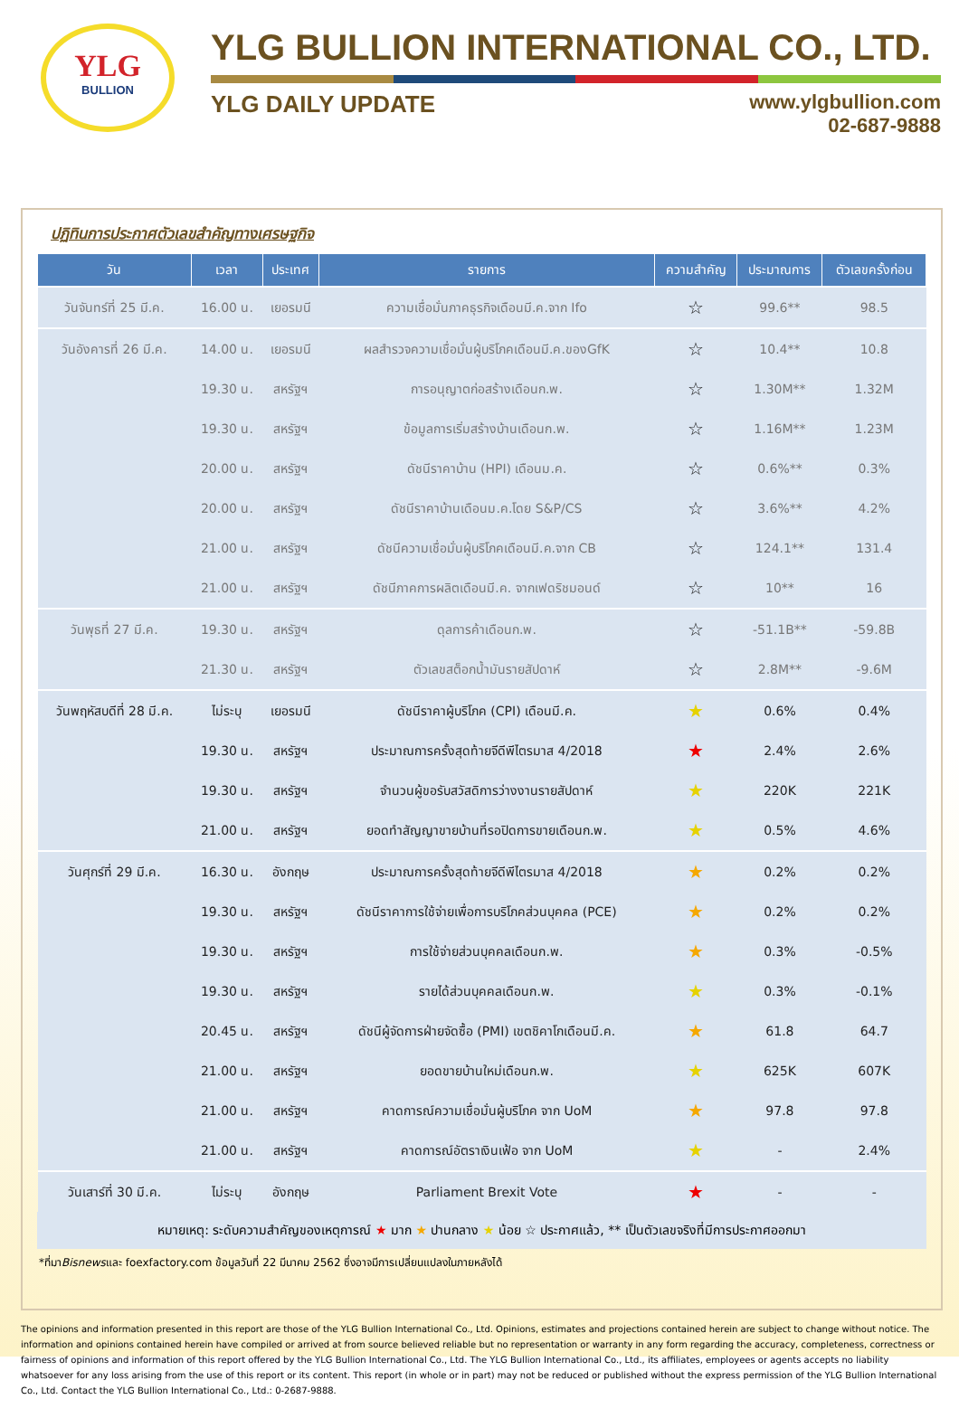YLG
BULLION
YLG BULLION INTERNATIONAL CO., LTD.
YLG DAILY UPDATE www.ylgbullion.com
02-687-9888
ปฏิทินการประกาศตัวเลขสำคัญทางเศรษฐกิจ
| วัน | เวลา | ประเทศ | รายการ | ความสำคัญ | ประมาณการ | ตัวเลขครั้งก่อน |
| --- | --- | --- | --- | --- | --- | --- |
| วันจันทร์ที่ 25 มี.ค. | 16.00 น. | เยอรมนี | ความเชื่อมั่นภาคธุรกิจเดือนมี.ค.จาก Ifo | ☆ | 99.6** | 98.5 |
| วันอังคารที่ 26 มี.ค. | 14.00 น. | เยอรมนี | ผลสำรวจความเชื่อมั่นผู้บริโภคเดือนมี.ค.ของGfK | ☆ | 10.4** | 10.8 |
| | 19.30 น. | สหรัฐฯ | การอนุญาตก่อสร้างเดือนก.พ. | ☆ | 1.30M** | 1.32M |
| | 19.30 น. | สหรัฐฯ | ข้อมูลการเริ่มสร้างบ้านเดือนก.พ. | ☆ | 1.16M** | 1.23M |
| | 20.00 น. | สหรัฐฯ | ดัชนีราคาบ้าน (HPI) เดือนม.ค. | ☆ | 0.6%** | 0.3% |
| | 20.00 น. | สหรัฐฯ | ดัชนีราคาบ้านเดือนม.ค.โดย S&P/CS | ☆ | 3.6%** | 4.2% |
| | 21.00 น. | สหรัฐฯ | ดัชนีความเชื่อมั่นผู้บริโภคเดือนมี.ค.จาก CB | ☆ | 124.1** | 131.4 |
| | 21.00 น. | สหรัฐฯ | ดัชนีภาคการผลิตเดือนมี.ค. จากเฟดริชมอนด์ | ☆ | 10** | 16 |
| วันพุธที่ 27 มี.ค. | 19.30 น. | สหรัฐฯ | ดุลการค้าเดือนก.พ. | ☆ | -51.1B** | -59.8B |
| | 21.30 น. | สหรัฐฯ | ตัวเลขสต็อกน้ำมันรายสัปดาห์ | ☆ | 2.8M** | -9.6M |
| วันพฤหัสบดีที่ 28 มี.ค. | ไม่ระบุ | เยอรมนี | ดัชนีราคาผู้บริโภค (CPI) เดือนมี.ค. | ★ | 0.6% | 0.4% |
| | 19.30 น. | สหรัฐฯ | ประมาณการครั้งสุดท้ายจีดีพีไตรมาส 4/2018 | ★ | 2.4% | 2.6% |
| | 19.30 น. | สหรัฐฯ | จำนวนผู้ขอรับสวัสดิการว่างงานรายสัปดาห์ | ★ | 220K | 221K |
| | 21.00 น. | สหรัฐฯ | ยอดทำสัญญาขายบ้านที่รอปิดการขายเดือนก.พ. | ★ | 0.5% | 4.6% |
| วันศุกร์ที่ 29 มี.ค. | 16.30 น. | อังกฤษ | ประมาณการครั้งสุดท้ายจีดีพีไตรมาส 4/2018 | ★ | 0.2% | 0.2% |
| | 19.30 น. | สหรัฐฯ | ดัชนีราคาการใช้จ่ายเพื่อการบริโภคส่วนบุคคล (PCE) | ★ | 0.2% | 0.2% |
| | 19.30 น. | สหรัฐฯ | การใช้จ่ายส่วนบุคคลเดือนก.พ. | ★ | 0.3% | -0.5% |
| | 19.30 น. | สหรัฐฯ | รายได้ส่วนบุคคลเดือนก.พ. | ★ | 0.3% | -0.1% |
| | 20.45 น. | สหรัฐฯ | ดัชนีผู้จัดการฝ่ายจัดซื้อ (PMI) เขตชิคาโกเดือนมี.ค. | ★ | 61.8 | 64.7 |
| | 21.00 น. | สหรัฐฯ | ยอดขายบ้านใหม่เดือนก.พ. | ★ | 625K | 607K |
| | 21.00 น. | สหรัฐฯ | คาดการณ์ความเชื่อมั่นผู้บริโภค จาก UoM | ★ | 97.8 | 97.8 |
| | 21.00 น. | สหรัฐฯ | คาดการณ์อัตราเงินเฟ้อ จาก UoM | ★ | - | 2.4% |
| วันเสาร์ที่ 30 มี.ค. | ไม่ระบุ | อังกฤษ | Parliament Brexit Vote | ★ | - | - |
หมายเหตุ: ระดับความสำคัญของเหตุการณ์ ★ มาก ★ ปานกลาง ★ น้อย ☆ ประกาศแล้ว, ** เป็นตัวเลขจริงที่มีการประกาศออกมา
*ที่มาBisnewsและ foexfactory.com ข้อมูลวันที่ 22 มีนาคม 2562 ซึ่งอาจมีการเปลี่ยนแปลงในภายหลังได้
The opinions and information presented in this report are those of the YLG Bullion International Co., Ltd. Opinions, estimates and projections contained herein are subject to change without notice. The information and opinions contained herein have compiled or arrived at from source believed reliable but no representation or warranty in any form regarding the accuracy, completeness, correctness or fairness of opinions and information of this report offered by the YLG Bullion International Co., Ltd. The YLG Bullion International Co., Ltd., its affiliates, employees or agents accepts no liability whatsoever for any loss arising from the use of this report or its content. This report (in whole or in part) may not be reduced or published without the express permission of the YLG Bullion International Co., Ltd. Contact the YLG Bullion International Co., Ltd.: 0-2687-9888.